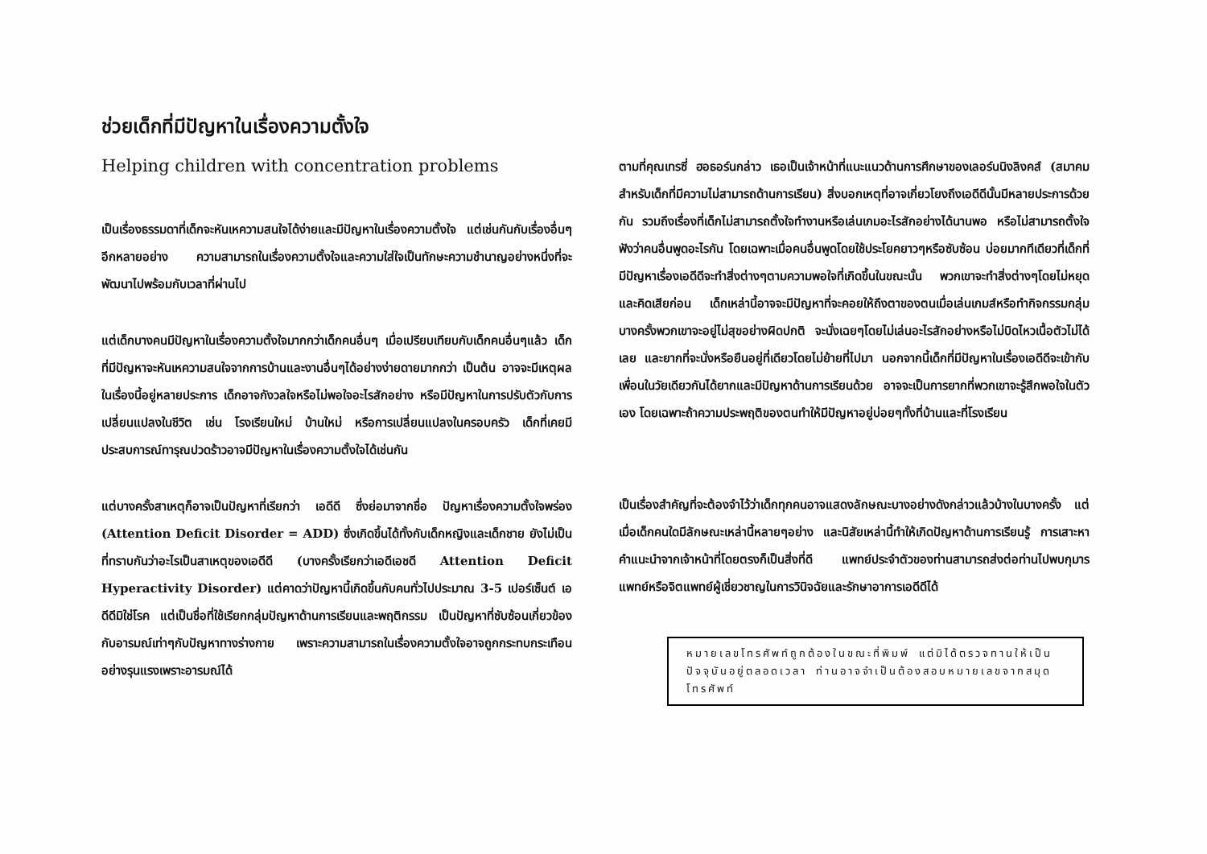ช่วยเด็กที่มีปัญหาในเรื่องความตั้งใจ
Helping children with concentration problems
เป็นเรื่องธรรมดาที่เด็กจะหันเหความสนใจได้ง่ายและมีปัญหาในเรื่องความตั้งใจ แต่เช่นกันกับเรื่องอื่นๆอีกหลายอย่าง ความสามารถในเรื่องความตั้งใจและความใส่ใจเป็นทักษะความชำนาญอย่างหนึ่งที่จะพัฒนาไปพร้อมกับเวลาที่ผ่านไป
แต่เด็กบางคนมีปัญหาในเรื่องความตั้งใจมากกว่าเด็กคนอื่นๆ เมื่อเปรียบเทียบกับเด็กคนอื่นๆแล้ว เด็กที่มีปัญหาจะหันเหความสนใจจากการบ้านและงานอื่นๆได้อย่างง่ายดายมากกว่า เป็นต้น อาจจะมีเหตุผลในเรื่องนี้อยู่หลายประการ เด็กอาจกังวลใจหรือไม่พอใจอะไรสักอย่าง หรือมีปัญหาในการปรับตัวกับการเปลี่ยนแปลงในชีวิต เช่น โรงเรียนใหม่ บ้านใหม่ หรือการเปลี่ยนแปลงในครอบครัว เด็กที่เคยมีประสบการณ์ทารุณปวดร้าวอาจมีปัญหาในเรื่องความตั้งใจได้เช่นกัน
แต่บางครั้งสาเหตุก็อาจเป็นปัญหาที่เรียกว่า เอดีดี ซึ่งย่อมาจากชื่อ ปัญหาเรื่องความตั้งใจพร่อง (Attention Deficit Disorder = ADD) ซึ่งเกิดขึ้นได้ทั้งกับเด็กหญิงและเด็กชาย ยังไม่เป็นที่ทราบกันว่าอะไรเป็นสาเหตุของเอดีดี (บางครั้งเรียกว่าเอดีเอชดี Attention Deficit Hyperactivity Disorder) แต่คาดว่าปัญหานี้เกิดขึ้นกับคนทั่วไปประมาณ 3-5 เปอร์เซ็นต์ เอดีดีมิใช่โรค แต่เป็นชื่อที่ใช้เรียกกลุ่มปัญหาด้านการเรียนและพฤติกรรม เป็นปัญหาที่ซับซ้อนเกี่ยวข้องกับอารมณ์เท่าๆกับปัญหาทางร่างกาย เพราะความสามารถในเรื่องความตั้งใจอาจถูกกระทบกระเทือนอย่างรุนแรงเพราะอารมณ์ได้
ตามที่คุณเทรซี่ ฮอธอร์นกล่าว เธอเป็นเจ้าหน้าที่แนะแนวด้านการศึกษาของเลอร์นนิงลิงคส์ (สมาคมสำหรับเด็กที่มีความไม่สามารถด้านการเรียน) สิ่งบอกเหตุที่อาจเกี่ยวโยงถึงเอดีดีนั้นมีหลายประการด้วยกัน รวมถึงเรื่องที่เด็กไม่สามารถตั้งใจทำงานหรือเล่นเกมอะไรสักอย่างได้นานพอ หรือไม่สามารถตั้งใจฟังว่าคนอื่นพูดอะไรกัน โดยเฉพาะเมื่อคนอื่นพูดโดยใช้ประโยคยาวๆหรือซับซ้อน บ่อยมากทีเดียวที่เด็กที่มีปัญหาเรื่องเอดีดีจะทำสิ่งต่างๆตามความพอใจที่เกิดขึ้นในขณะนั้น พวกเขาจะทำสิ่งต่างๆโดยไม่หยุดและคิดเสียก่อน เด็กเหล่านี้อาจจะมีปัญหาที่จะคอยให้ถึงตาของตนเมื่อเล่นเกมส์หรือทำกิจกรรมกลุ่ม บางครั้งพวกเขาจะอยู่ไม่สุขอย่างผิดปกติ จะนั่งเฉยๆโดยไม่เล่นอะไรสักอย่างหรือไม่บิดไหวเนื้อตัวไม่ได้เลย และยากที่จะนั่งหรือยืนอยู่ที่เดียวโดยไม่ย้ายที่ไปมา นอกจากนี้เด็กที่มีปัญหาในเรื่องเอดีดีจะเข้ากับเพื่อนในวัยเดียวกันได้ยากและมีปัญหาด้านการเรียนด้วย อาจจะเป็นการยากที่พวกเขาจะรู้สึกพอใจในตัวเอง โดยเฉพาะถ้าความประพฤติของตนทำให้มีปัญหาอยู่บ่อยๆทั้งที่บ้านและที่โรงเรียน
เป็นเรื่องสำคัญที่จะต้องจำไว้ว่าเด็กทุกคนอาจแสดงลักษณะบางอย่างดังกล่าวแล้วบ้างในบางครั้ง แต่เมื่อเด็กคนใดมีลักษณะเหล่านี้หลายๆอย่าง และนิสัยเหล่านี้ทำให้เกิดปัญหาด้านการเรียนรู้ การเสาะหาคำแนะนำจากเจ้าหน้าที่โดยตรงก็เป็นสิ่งที่ดี แพทย์ประจำตัวของท่านสามารถส่งต่อท่านไปพบกุมารแพทย์หรือจิตแพทย์ผู้เชี่ยวชาญในการวินิจฉัยและรักษาอาการเอดีดีได้
หมายเลขโทรศัพท์ถูกต้องในขณะที่พิมพ์ แต่มิได้ตรวจทานให้เป็นปัจจุบันอยู่ตลอดเวลา ท่านอาจจำเป็นต้องสอบหมายเลขจากสมุดโทรศัพท์